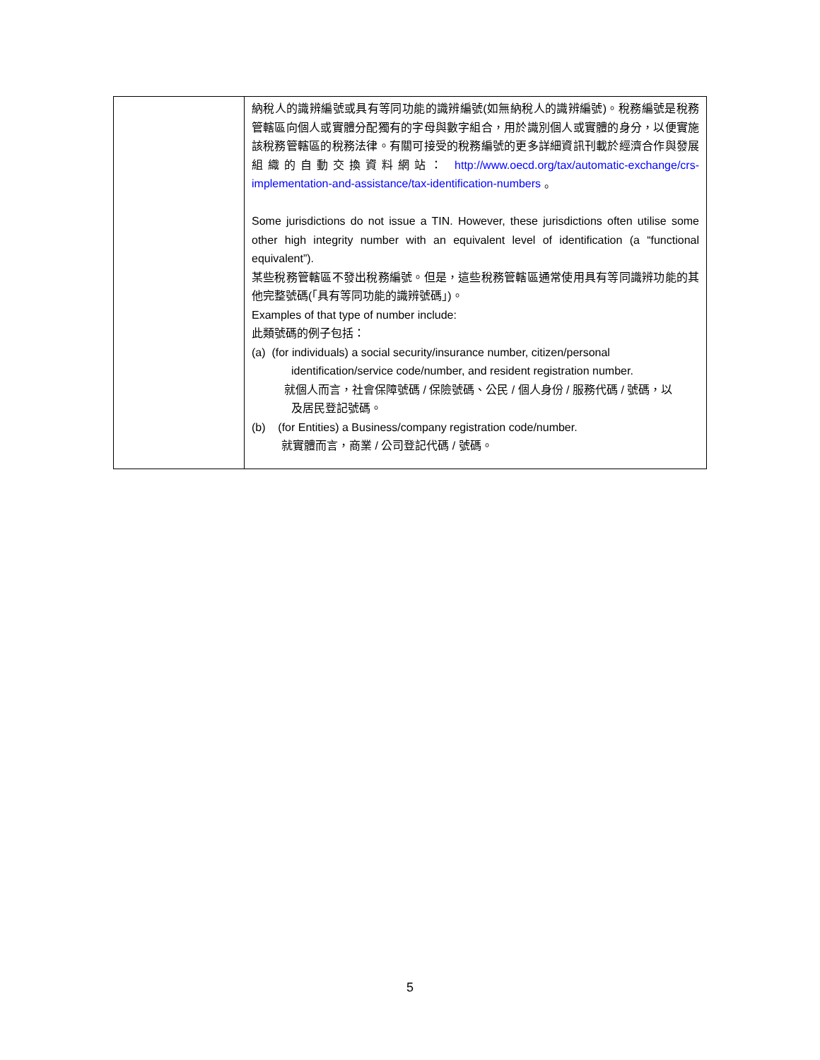| | 納稅人的識辨編號或具有等同功能的識辨編號(如無納稅人的識辨編號)。稅務編號是稅務管轄區向個人或實體分配獨有的字母與數字組合，用於識別個人或實體的身分，以便實施該稅務管轄區的稅務法律。有關可接受的稅務編號的更多詳細資訊刊載於經濟合作與發展組織的自動交換資料網站： http://www.oecd.org/tax/automatic-exchange/crs-implementation-and-assistance/tax-identification-numbers 。 Some jurisdictions do not issue a TIN. However, these jurisdictions often utilise some other high integrity number with an equivalent level of identification (a “functional equivalent”). 某些稅務管轄區不發出稅務編號。但是，這些稅務管轄區通常使用具有等同識辨功能的其他完整號碼(「具有等同功能的識辨號碼」)。 Examples of that type of number include: 此類號碼的例子包括： (a) (for individuals) a social security/insurance number, citizen/personal identification/service code/number, and resident registration number. 就個人而言，社會保障號碼 / 保險號碼、公民 / 個人身份 / 服務代碼 / 號碼，以 及居民登記號碼。 (b) (for Entities) a Business/company registration code/number. 就實體而言，商業 / 公司登記代碼 / 號碼。 |
5